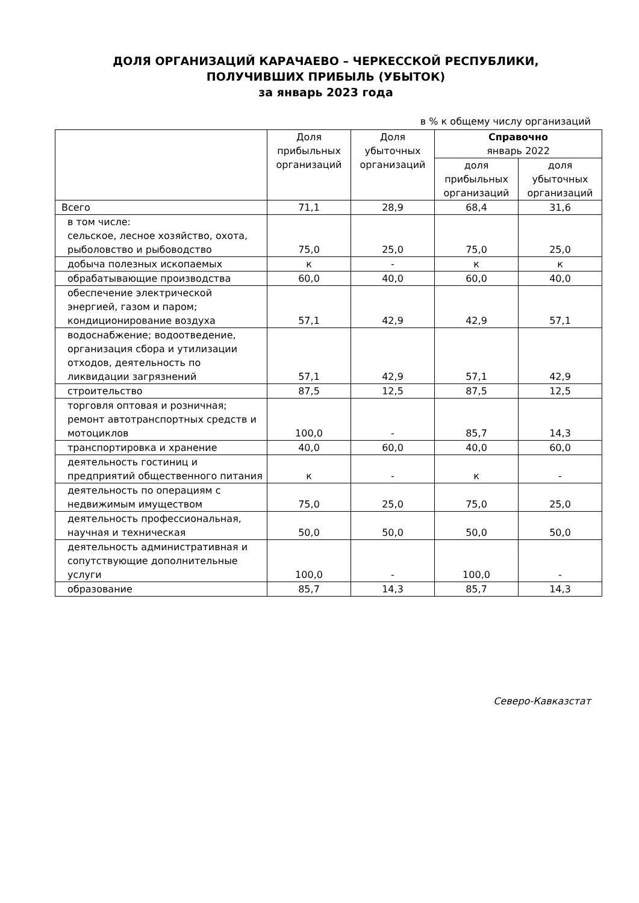ДОЛЯ ОРГАНИЗАЦИЙ КАРАЧАЕВО – ЧЕРКЕССКОЙ РЕСПУБЛИКИ,
ПОЛУЧИВШИХ ПРИБЫЛЬ (УБЫТОК)
за январь 2023 года
в % к общему числу организаций
| | Доля прибыльных организаций | Доля убыточных организаций | Справочно январь 2022 | |
| --- | --- | --- | --- | --- |
| | | | доля прибыльных организаций | доля убыточных организаций |
| Всего | 71,1 | 28,9 | 68,4 | 31,6 |
| в том числе: сельское, лесное хозяйство, охота, рыболовство и рыбоводство | 75,0 | 25,0 | 75,0 | 25,0 |
| добыча полезных ископаемых | к | - | к | к |
| обрабатывающие производства | 60,0 | 40,0 | 60,0 | 40,0 |
| обеспечение электрической энергией, газом и паром; кондиционирование воздуха | 57,1 | 42,9 | 42,9 | 57,1 |
| водоснабжение; водоотведение, организация сбора и утилизации отходов, деятельность по ликвидации загрязнений | 57,1 | 42,9 | 57,1 | 42,9 |
| строительство | 87,5 | 12,5 | 87,5 | 12,5 |
| торговля оптовая и розничная; ремонт автотранспортных средств и мотоциклов | 100,0 | - | 85,7 | 14,3 |
| транспортировка и хранение | 40,0 | 60,0 | 40,0 | 60,0 |
| деятельность гостиниц и предприятий общественного питания | к | - | к | - |
| деятельность по операциям с недвижимым имуществом | 75,0 | 25,0 | 75,0 | 25,0 |
| деятельность профессиональная, научная и техническая | 50,0 | 50,0 | 50,0 | 50,0 |
| деятельность административная и сопутствующие дополнительные услуги | 100,0 | - | 100,0 | - |
| образование | 85,7 | 14,3 | 85,7 | 14,3 |
Северо-Кавказстат